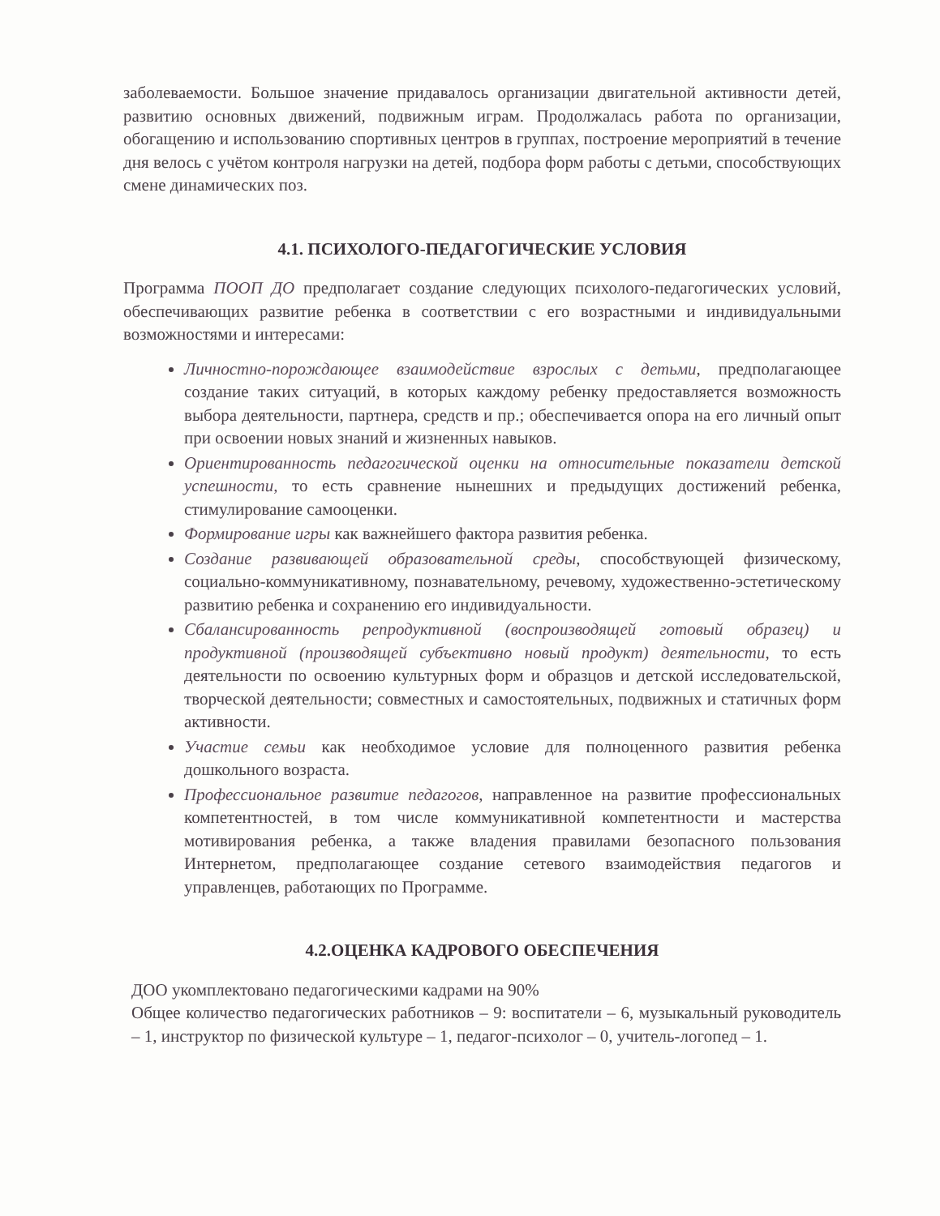заболеваемости. Большое значение придавалось организации двигательной активности детей, развитию основных движений, подвижным играм. Продолжалась работа по организации, обогащению и использованию спортивных центров в группах, построение мероприятий в течение дня велось с учётом контроля нагрузки на детей, подбора форм работы с детьми, способствующих смене динамических поз.
4.1. ПСИХОЛОГО-ПЕДАГОГИЧЕСКИЕ УСЛОВИЯ
Программа ПООП ДО предполагает создание следующих психолого-педагогических условий, обеспечивающих развитие ребенка в соответствии с его возрастными и индивидуальными возможностями и интересами:
Личностно-порождающее взаимодействие взрослых с детьми, предполагающее создание таких ситуаций, в которых каждому ребенку предоставляется возможность выбора деятельности, партнера, средств и пр.; обеспечивается опора на его личный опыт при освоении новых знаний и жизненных навыков.
Ориентированность педагогической оценки на относительные показатели детской успешности, то есть сравнение нынешних и предыдущих достижений ребенка, стимулирование самооценки.
Формирование игры как важнейшего фактора развития ребенка.
Создание развивающей образовательной среды, способствующей физическому, социально-коммуникативному, познавательному, речевому, художественно-эстетическому развитию ребенка и сохранению его индивидуальности.
Сбалансированность репродуктивной (воспроизводящей готовый образец) и продуктивной (производящей субъективно новый продукт) деятельности, то есть деятельности по освоению культурных форм и образцов и детской исследовательской, творческой деятельности; совместных и самостоятельных, подвижных и статичных форм активности.
Участие семьи как необходимое условие для полноценного развития ребенка дошкольного возраста.
Профессиональное развитие педагогов, направленное на развитие профессиональных компетентностей, в том числе коммуникативной компетентности и мастерства мотивирования ребенка, а также владения правилами безопасного пользования Интернетом, предполагающее создание сетевого взаимодействия педагогов и управленцев, работающих по Программе.
4.2.ОЦЕНКА КАДРОВОГО ОБЕСПЕЧЕНИЯ
ДОО укомплектовано педагогическими кадрами на 90%
Общее количество педагогических работников – 9: воспитатели – 6, музыкальный руководитель – 1, инструктор по физической культуре – 1, педагог-психолог – 0, учитель-логопед – 1.